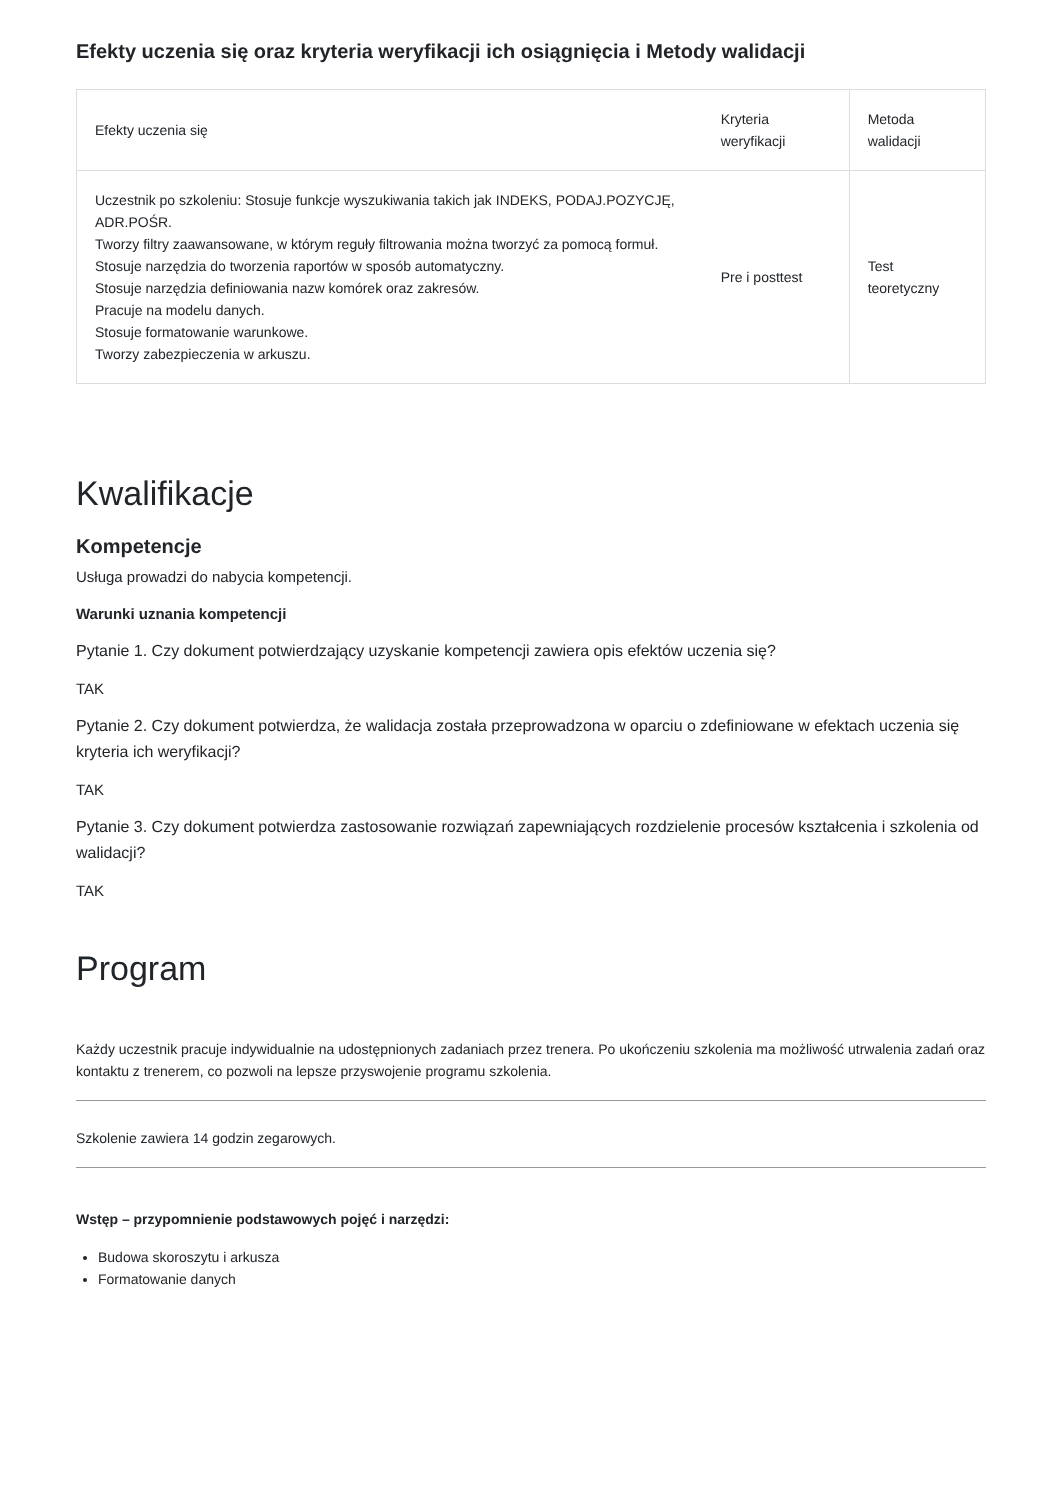Efekty uczenia się oraz kryteria weryfikacji ich osiągnięcia i Metody walidacji
| Efekty uczenia się | Kryteria weryfikacji | Metoda walidacji |
| --- | --- | --- |
| Uczestnik po szkoleniu: Stosuje funkcje wyszukiwania takich jak INDEKS, PODAJ.POZYCJĘ, ADR.POŚR. Tworzy filtry zaawansowane, w którym reguły filtrowania można tworzyć za pomocą formuł. Stosuje narzędzia do tworzenia raportów w sposób automatyczny. Stosuje narzędzia definiowania nazw komórek oraz zakresów. Pracuje na modelu danych. Stosuje formatowanie warunkowe. Tworzy zabezpieczenia w arkuszu. | Pre i posttest | Test teoretyczny |
Kwalifikacje
Kompetencje
Usługa prowadzi do nabycia kompetencji.
Warunki uznania kompetencji
Pytanie 1. Czy dokument potwierdzający uzyskanie kompetencji zawiera opis efektów uczenia się?
TAK
Pytanie 2. Czy dokument potwierdza, że walidacja została przeprowadzona w oparciu o zdefiniowane w efektach uczenia się kryteria ich weryfikacji?
TAK
Pytanie 3. Czy dokument potwierdza zastosowanie rozwiązań zapewniających rozdzielenie procesów kształcenia i szkolenia od walidacji?
TAK
Program
Każdy uczestnik pracuje indywidualnie na udostępnionych zadaniach przez trenera. Po ukończeniu szkolenia ma możliwość utrwalenia zadań oraz kontaktu z trenerem, co pozwoli na lepsze przyswojenie programu szkolenia.
Szkolenie zawiera 14 godzin zegarowych.
Wstęp – przypomnienie podstawowych pojęć i narzędzi:
Budowa skoroszytu i arkusza
Formatowanie danych